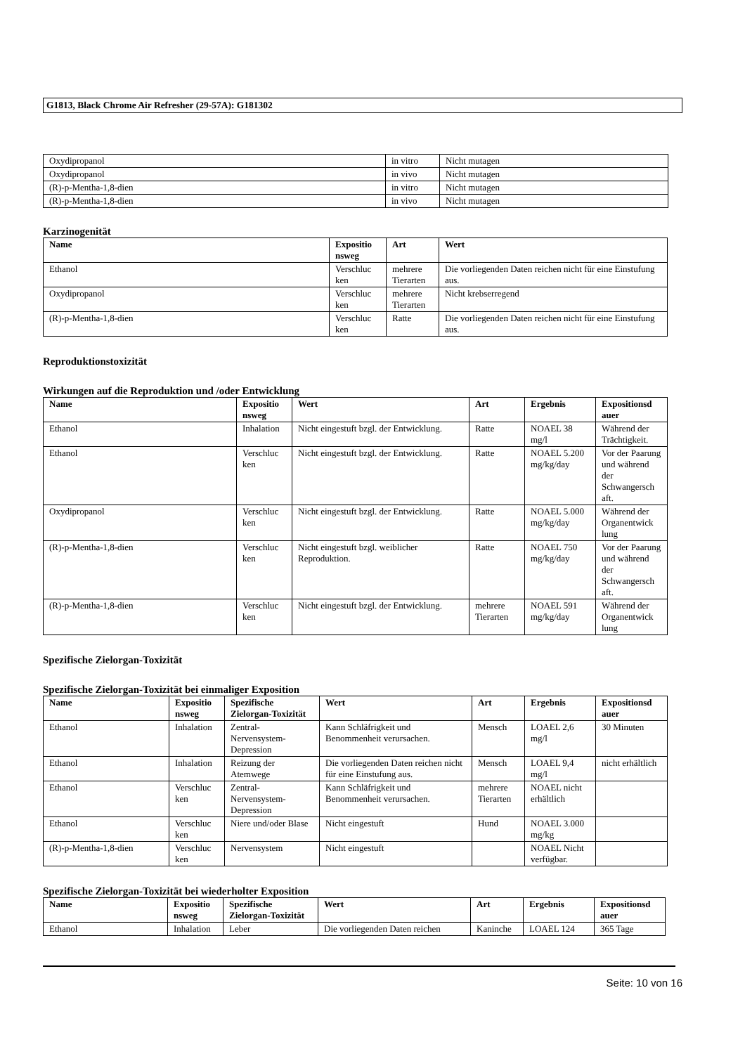G1813, Black Chrome Air Refresher (29-57A): G181302
| Oxydipropanol | in vitro | Nicht mutagen |
| Oxydipropanol | in vivo | Nicht mutagen |
| (R)-p-Mentha-1,8-dien | in vitro | Nicht mutagen |
| (R)-p-Mentha-1,8-dien | in vivo | Nicht mutagen |
Karzinogenität
| Name | Expositio nsweg | Art | Wert |
| --- | --- | --- | --- |
| Ethanol | Verschluc ken | mehrere Tierarten | Die vorliegenden Daten reichen nicht für eine Einstufung aus. |
| Oxydipropanol | Verschluc ken | mehrere Tierarten | Nicht krebserregend |
| (R)-p-Mentha-1,8-dien | Verschluc ken | Ratte | Die vorliegenden Daten reichen nicht für eine Einstufung aus. |
Reproduktionstoxizität
Wirkungen auf die Reproduktion und /oder Entwicklung
| Name | Expositio nsweg | Wert | Art | Ergebnis | Expositionsd auer |
| --- | --- | --- | --- | --- | --- |
| Ethanol | Inhalation | Nicht eingestuft bzgl. der Entwicklung. | Ratte | NOAEL 38 mg/l | Während der Trächtigkeit. |
| Ethanol | Verschluc ken | Nicht eingestuft bzgl. der Entwicklung. | Ratte | NOAEL 5.200 mg/kg/day | Vor der Paarung und während der Schwangersch aft. |
| Oxydipropanol | Verschluc ken | Nicht eingestuft bzgl. der Entwicklung. | Ratte | NOAEL 5.000 mg/kg/day | Während der Organentwick lung |
| (R)-p-Mentha-1,8-dien | Verschluc ken | Nicht eingestuft bzgl. weiblicher Reproduktion. | Ratte | NOAEL 750 mg/kg/day | Vor der Paarung und während der Schwangersch aft. |
| (R)-p-Mentha-1,8-dien | Verschluc ken | Nicht eingestuft bzgl. der Entwicklung. | mehrere Tierarten | NOAEL 591 mg/kg/day | Während der Organentwick lung |
Spezifische Zielorgan-Toxizität
Spezifische Zielorgan-Toxizität bei einmaliger Exposition
| Name | Expositio nsweg | Spezifische Zielorgan-Toxizität | Wert | Art | Ergebnis | Expositionsd auer |
| --- | --- | --- | --- | --- | --- | --- |
| Ethanol | Inhalation | Zentral-Nervensystem-Depression | Kann Schläfrigkeit und Benommenheit verursachen. | Mensch | LOAEL 2,6 mg/l | 30 Minuten |
| Ethanol | Inhalation | Reizung der Atemwege | Die vorliegenden Daten reichen nicht für eine Einstufung aus. | Mensch | LOAEL 9,4 mg/l | nicht erhältlich |
| Ethanol | Verschluc ken | Zentral-Nervensystem-Depression | Kann Schläfrigkeit und Benommenheit verursachen. | mehrere Tierarten | NOAEL nicht erhältlich | |
| Ethanol | Verschluc ken | Niere und/oder Blase | Nicht eingestuft | Hund | NOAEL 3.000 mg/kg | |
| (R)-p-Mentha-1,8-dien | Verschluc ken | Nervensystem | Nicht eingestuft | | NOAEL Nicht verfügbar. | |
Spezifische Zielorgan-Toxizität bei wiederholter Exposition
| Name | Expositio nsweg | Spezifische Zielorgan-Toxizität | Wert | Art | Ergebnis | Expositionsd auer |
| --- | --- | --- | --- | --- | --- | --- |
| Ethanol | Inhalation | Leber | Die vorliegenden Daten reichen | Kaninche | LOAEL 124 | 365 Tage |
Seite: 10 von 16